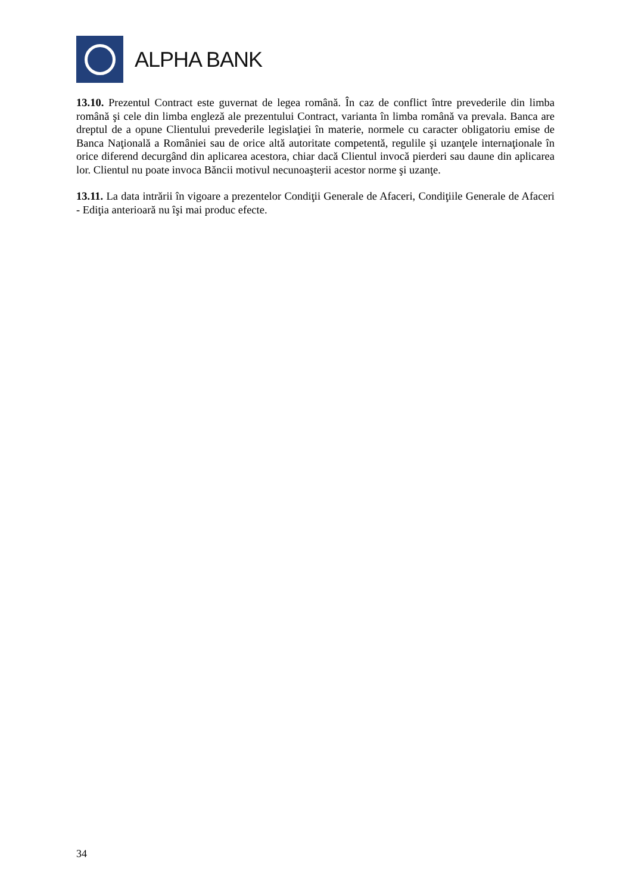ALPHA BANK
13.10. Prezentul Contract este guvernat de legea română. În caz de conflict între prevederile din limba română şi cele din limba engleză ale prezentului Contract, varianta în limba română va prevala. Banca are dreptul de a opune Clientului prevederile legislaţiei în materie, normele cu caracter obligatoriu emise de Banca Naţională a României sau de orice altă autoritate competentă, regulile şi uzanţele internaţionale în orice diferend decurgând din aplicarea acestora, chiar dacă Clientul invocă pierderi sau daune din aplicarea lor. Clientul nu poate invoca Băncii motivul necunoaşterii acestor norme şi uzanţe.
13.11. La data intrării în vigoare a prezentelor Condiţii Generale de Afaceri, Condiţiile Generale de Afaceri - Ediţia anterioară nu îşi mai produc efecte.
34